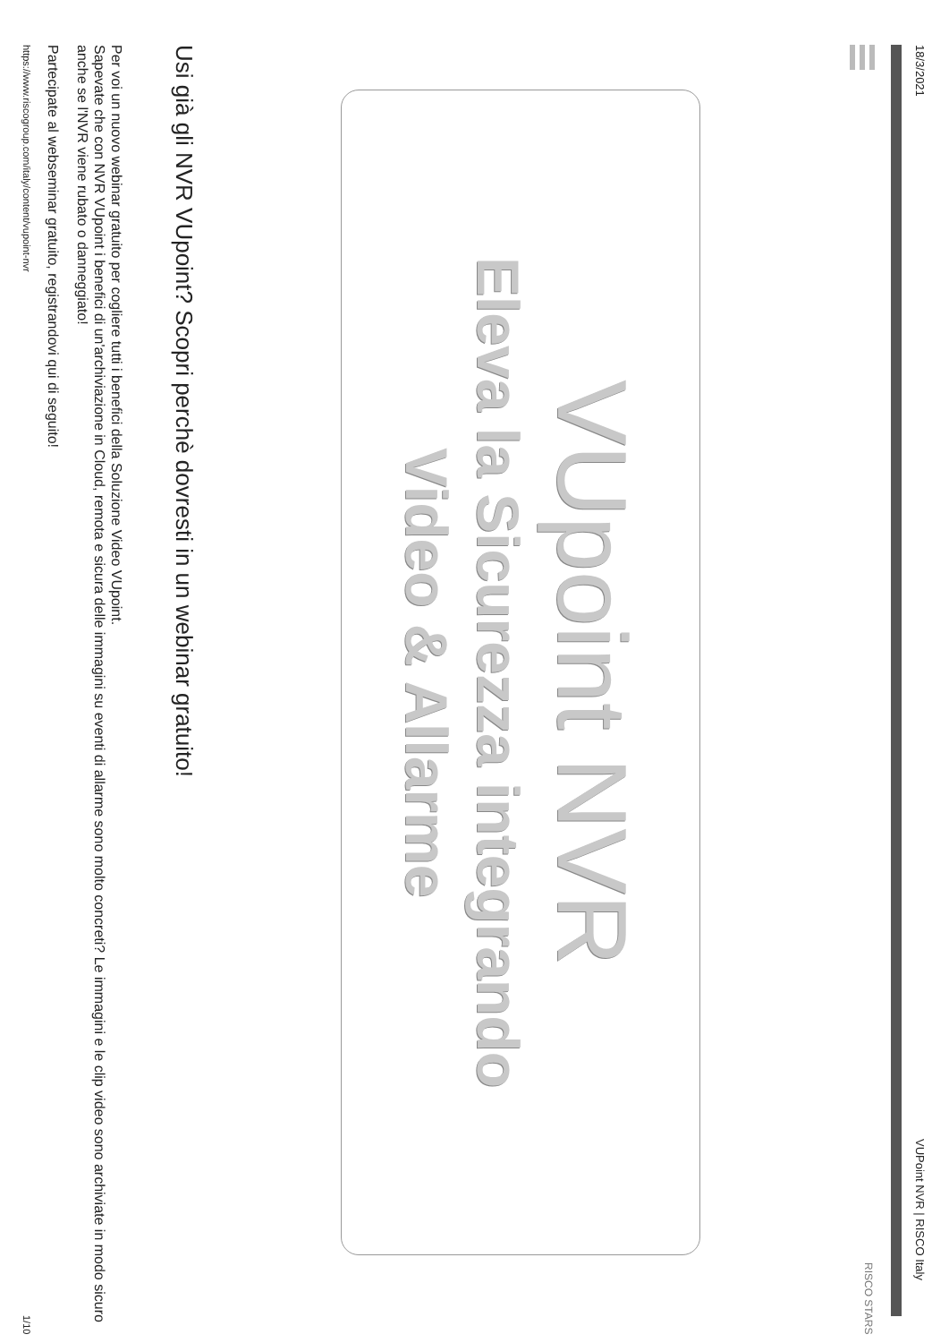18/3/2021 VUPoint NVR | RISCO Italy
RISCO STARS
VUpoint NVR
Eleva la Sicurezza integrando
Video & Allarme
Usi già gli NVR VUpoint? Scopri perchè dovresti in un webinar gratuito!
Per voi un nuovo webinar gratuito per cogliere tutti i benefici della Soluzione Video VUpoint.
Sapevate che con NVR VUpoint i benefici di un'archiviazione in Cloud, remota e sicura delle immagini su eventi di allarme sono molto concreti? Le immagini e le clip video sono archiviate in modo sicuro anche se l'NVR viene rubato o danneggiato!
Partecipate al webseminar gratuito, registrandovi qui di seguito!
https://www.riscogroup.com/italy/content/vupoint-nvr 1/10